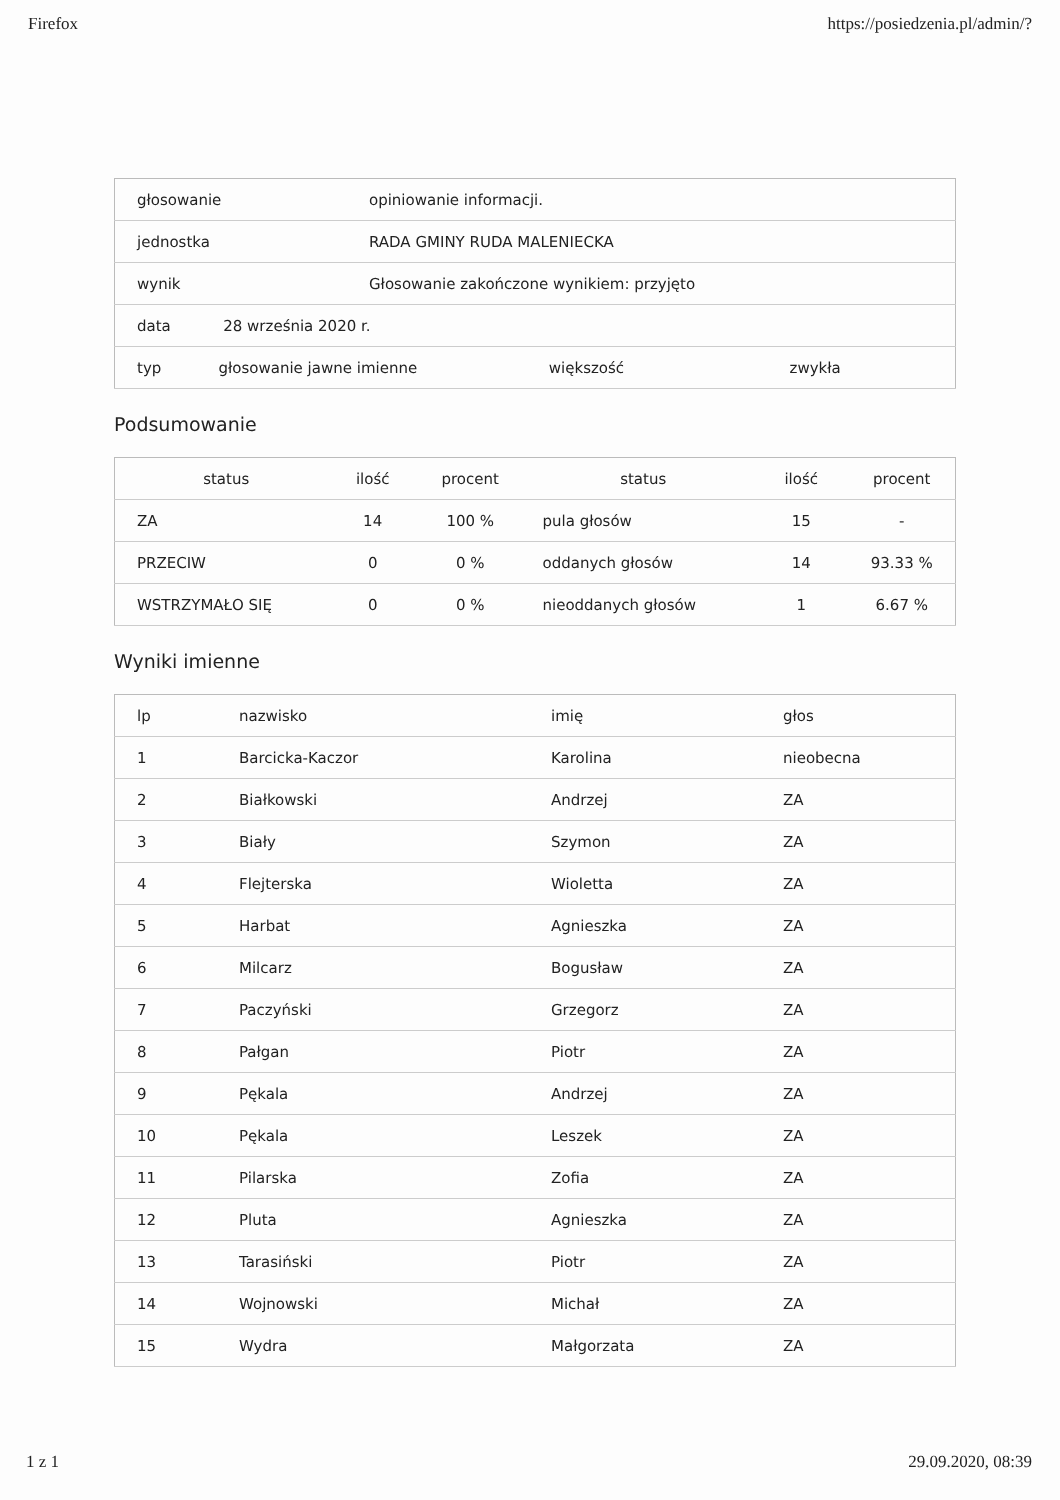Firefox https://posiedzenia.pl/admin/?
| głosowanie | opiniowanie informacji. | | |
| jednostka | RADA GMINY RUDA MALENIECKA | | |
| wynik | Głosowanie zakończone wynikiem: przyjęto | | |
| data 28 września 2020 r. | | | |
| typ głosowanie jawne imienne | | większość | zwykła |
Podsumowanie
| status | ilość | procent | status | ilość | procent |
| --- | --- | --- | --- | --- | --- |
| ZA | 14 | 100 % | pula głosów | 15 | - |
| PRZECIW | 0 | 0 % | oddanych głosów | 14 | 93.33 % |
| WSTRZYMAŁO SIĘ | 0 | 0 % | nieoddanych głosów | 1 | 6.67 % |
Wyniki imienne
| lp | nazwisko | imię | głos |
| --- | --- | --- | --- |
| 1 | Barcicka-Kaczor | Karolina | nieobecna |
| 2 | Białkowski | Andrzej | ZA |
| 3 | Biały | Szymon | ZA |
| 4 | Flejterska | Wioletta | ZA |
| 5 | Harbat | Agnieszka | ZA |
| 6 | Milcarz | Bogusław | ZA |
| 7 | Paczyński | Grzegorz | ZA |
| 8 | Pałgan | Piotr | ZA |
| 9 | Pękala | Andrzej | ZA |
| 10 | Pękala | Leszek | ZA |
| 11 | Pilarska | Zofia | ZA |
| 12 | Pluta | Agnieszka | ZA |
| 13 | Tarasiński | Piotr | ZA |
| 14 | Wojnowski | Michał | ZA |
| 15 | Wydra | Małgorzata | ZA |
1 z 1 29.09.2020, 08:39